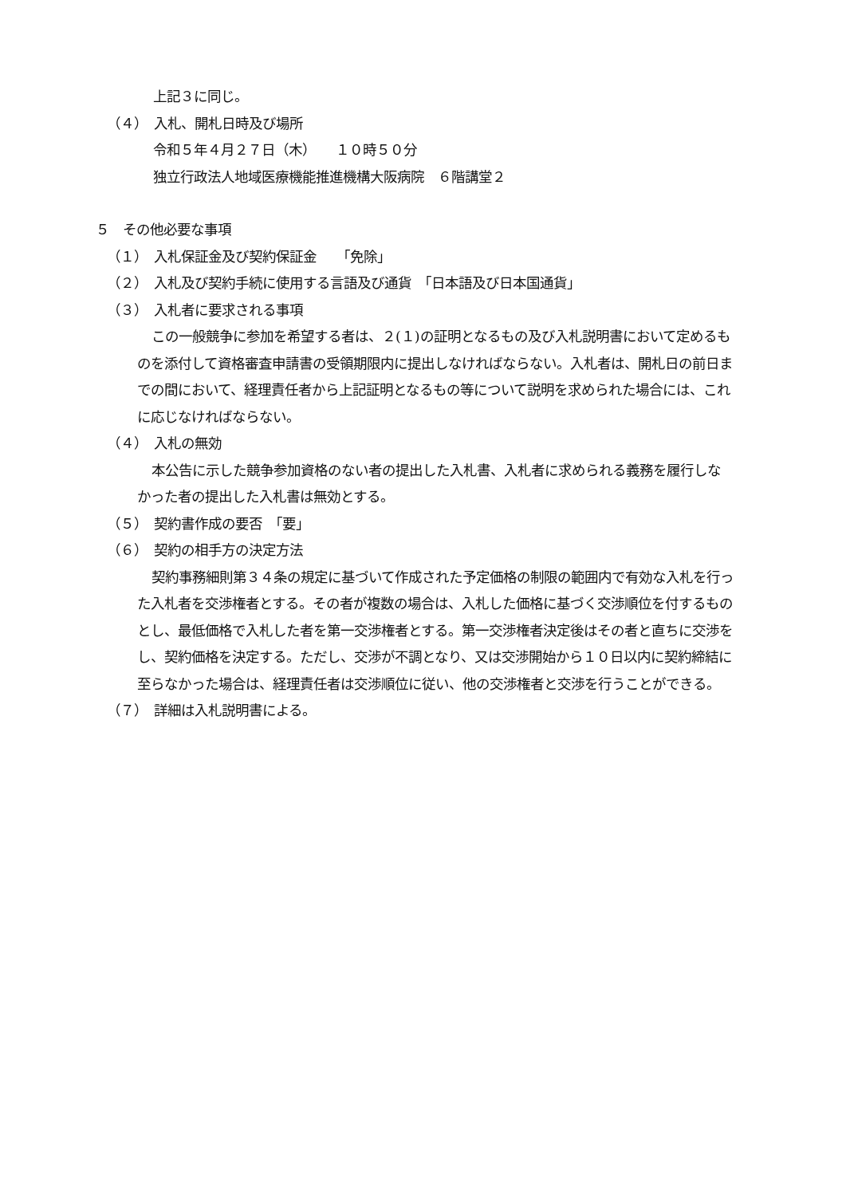上記３に同じ。
（４）　入札、開札日時及び場所
令和５年４月２７日（木）　　１０時５０分
独立行政法人地域医療機能推進機構大阪病院　６階講堂２
５　その他必要な事項
（１）　入札保証金及び契約保証金　　「免除」
（２）　入札及び契約手続に使用する言語及び通貨　「日本語及び日本国通貨」
（３）　入札者に要求される事項
この一般競争に参加を希望する者は、２(１)の証明となるもの及び入札説明書において定めるものを添付して資格審査申請書の受領期限内に提出しなければならない。入札者は、開札日の前日までの間において、経理責任者から上記証明となるもの等について説明を求められた場合には、これに応じなければならない。
（４）　入札の無効
本公告に示した競争参加資格のない者の提出した入札書、入札者に求められる義務を履行しなかった者の提出した入札書は無効とする。
（５）　契約書作成の要否　「要」
（６）　契約の相手方の決定方法
契約事務細則第３４条の規定に基づいて作成された予定価格の制限の範囲内で有効な入札を行った入札者を交渉権者とする。その者が複数の場合は、入札した価格に基づく交渉順位を付するものとし、最低価格で入札した者を第一交渉権者とする。第一交渉権者決定後はその者と直ちに交渉をし、契約価格を決定する。ただし、交渉が不調となり、又は交渉開始から１０日以内に契約締結に至らなかった場合は、経理責任者は交渉順位に従い、他の交渉権者と交渉を行うことができる。
（７）　詳細は入札説明書による。